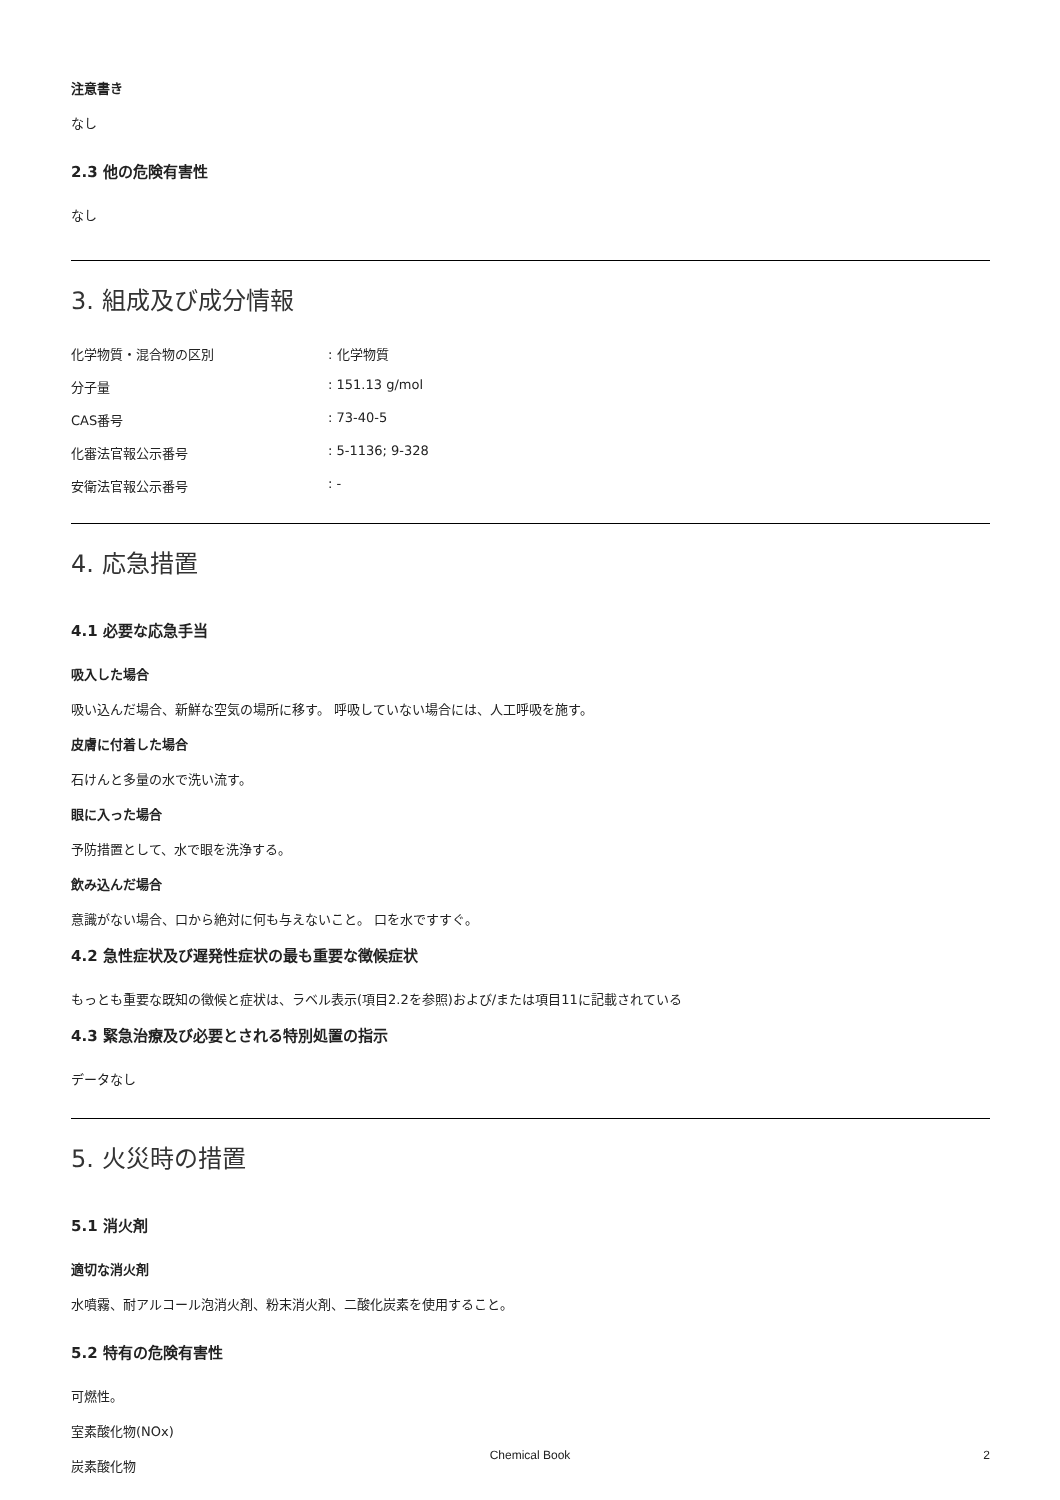注意書き
なし
2.3 他の危険有害性
なし
3. 組成及び成分情報
化学物質・混合物の区別: 化学物質
分子量: 151.13 g/mol
CAS番号: 73-40-5
化審法官報公示番号: 5-1136; 9-328
安衛法官報公示番号: -
4. 応急措置
4.1 必要な応急手当
吸入した場合
吸い込んだ場合、新鮮な空気の場所に移す。 呼吸していない場合には、人工呼吸を施す。
皮膚に付着した場合
石けんと多量の水で洗い流す。
眼に入った場合
予防措置として、水で眼を洗浄する。
飲み込んだ場合
意識がない場合、口から絶対に何も与えないこと。 口を水ですすぐ。
4.2 急性症状及び遅発性症状の最も重要な徴候症状
もっとも重要な既知の徴候と症状は、ラベル表示(項目2.2を参照)および/または項目11に記載されている
4.3 緊急治療及び必要とされる特別処置の指示
データなし
5. 火災時の措置
5.1 消火剤
適切な消火剤
水噴霧、耐アルコール泡消火剤、粉末消火剤、二酸化炭素を使用すること。
5.2 特有の危険有害性
可燃性。
室素酸化物(NOx)
炭素酸化物
Chemical Book 2